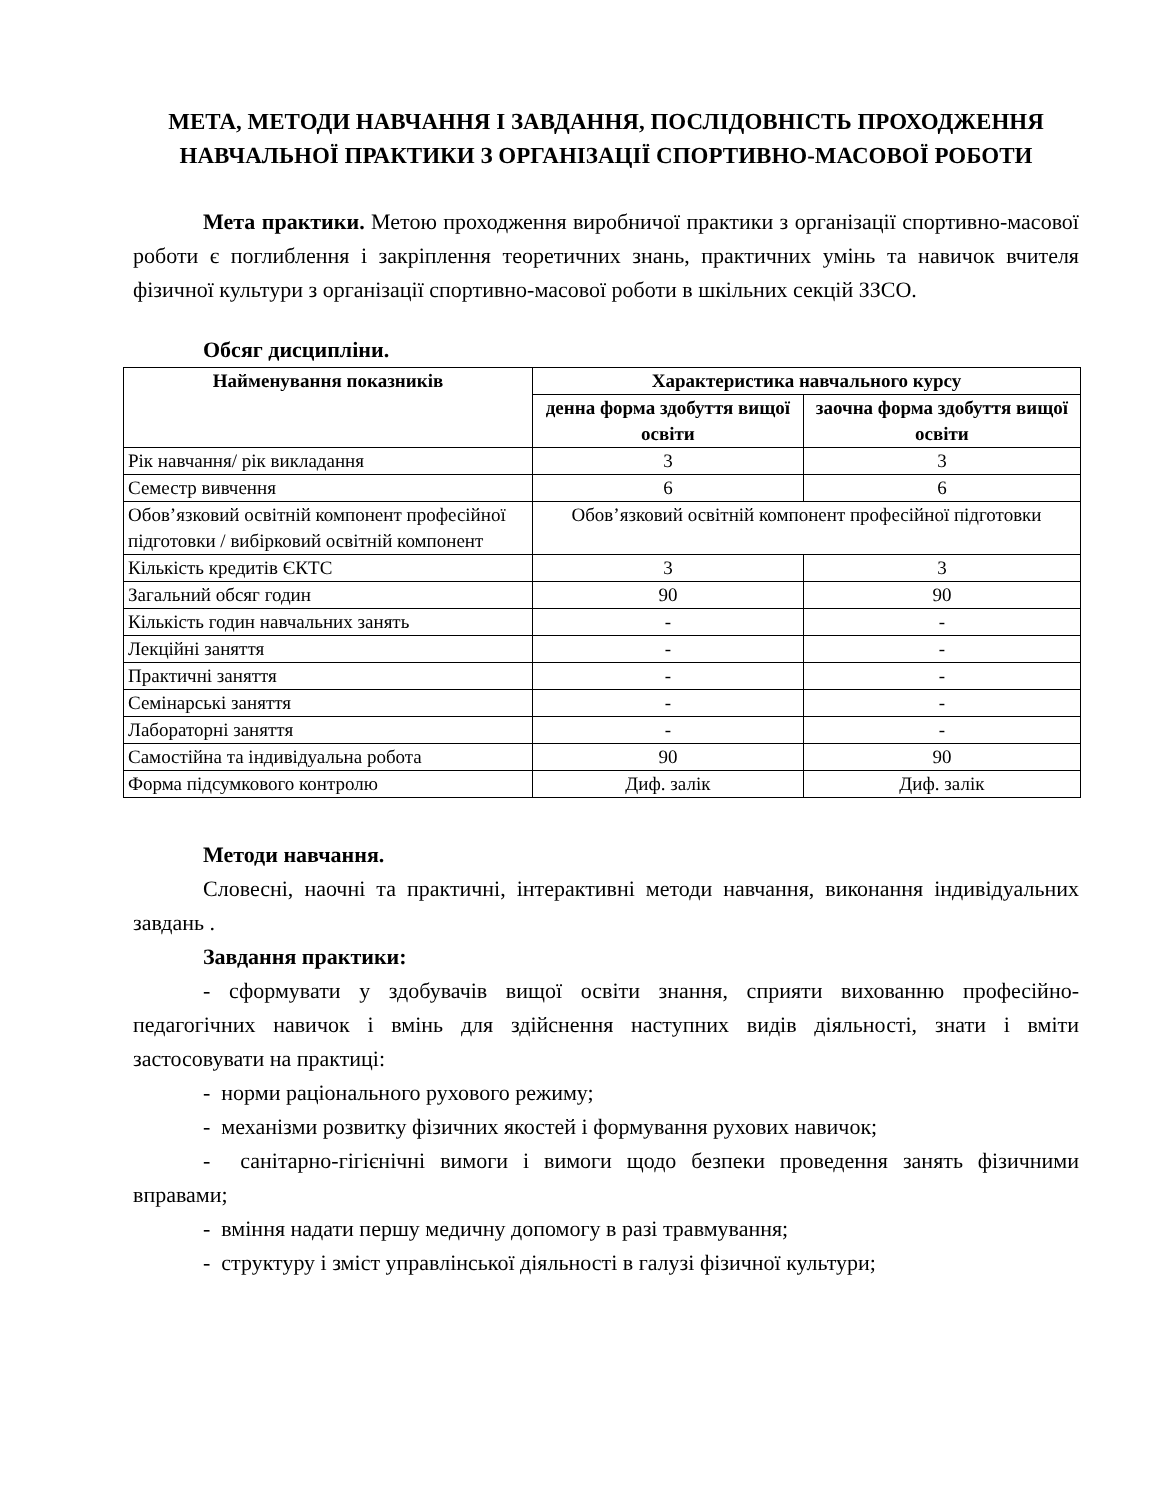МЕТА, МЕТОДИ НАВЧАННЯ І ЗАВДАННЯ, ПОСЛІДОВНІСТЬ ПРОХОДЖЕННЯ НАВЧАЛЬНОЇ ПРАКТИКИ З ОРГАНІЗАЦІЇ СПОРТИВНО-МАСОВОЇ РОБОТИ
Мета практики. Метою проходження виробничої практики з організації спортивно-масової роботи є поглиблення і закріплення теоретичних знань, практичних умінь та навичок вчителя фізичної культури з організації спортивно-масової роботи в шкільних секцій ЗЗСО.
Обсяг дисципліни.
| Найменування показників | Характеристика навчального курсу | |
| --- | --- | --- |
| | денна форма здобуття вищої освіти | заочна форма здобуття вищої освіти |
| Рік навчання/ рік викладання | 3 | 3 |
| Семестр вивчення | 6 | 6 |
| Обов’язковий освітній компонент професійної підготовки / вибірковий освітній компонент | Обов’язковий освітній компонент професійної підготовки | |
| Кількість кредитів ЄКТС | 3 | 3 |
| Загальний обсяг годин | 90 | 90 |
| Кількість годин навчальних занять | - | - |
| Лекційні заняття | - | - |
| Практичні заняття | - | - |
| Семінарські заняття | - | - |
| Лабораторні заняття | - | - |
| Самостійна та індивідуальна робота | 90 | 90 |
| Форма підсумкового контролю | Диф. залік | Диф. залік |
Методи навчання.
Словесні, наочні та практичні, інтерактивні методи навчання, виконання індивідуальних завдань .
Завдання практики:
- сформувати у здобувачів вищої освіти знання, сприяти вихованню професійно-педагогічних навичок і вмінь для здійснення наступних видів діяльності, знати і вміти застосовувати на практиці:
- норми раціонального рухового режиму;
- механізми розвитку фізичних якостей і формування рухових навичок;
- санітарно-гігієнічні вимоги і вимоги щодо безпеки проведення занять фізичними вправами;
- вміння надати першу медичну допомогу в разі травмування;
- структуру і зміст управлінської діяльності в галузі фізичної культури;